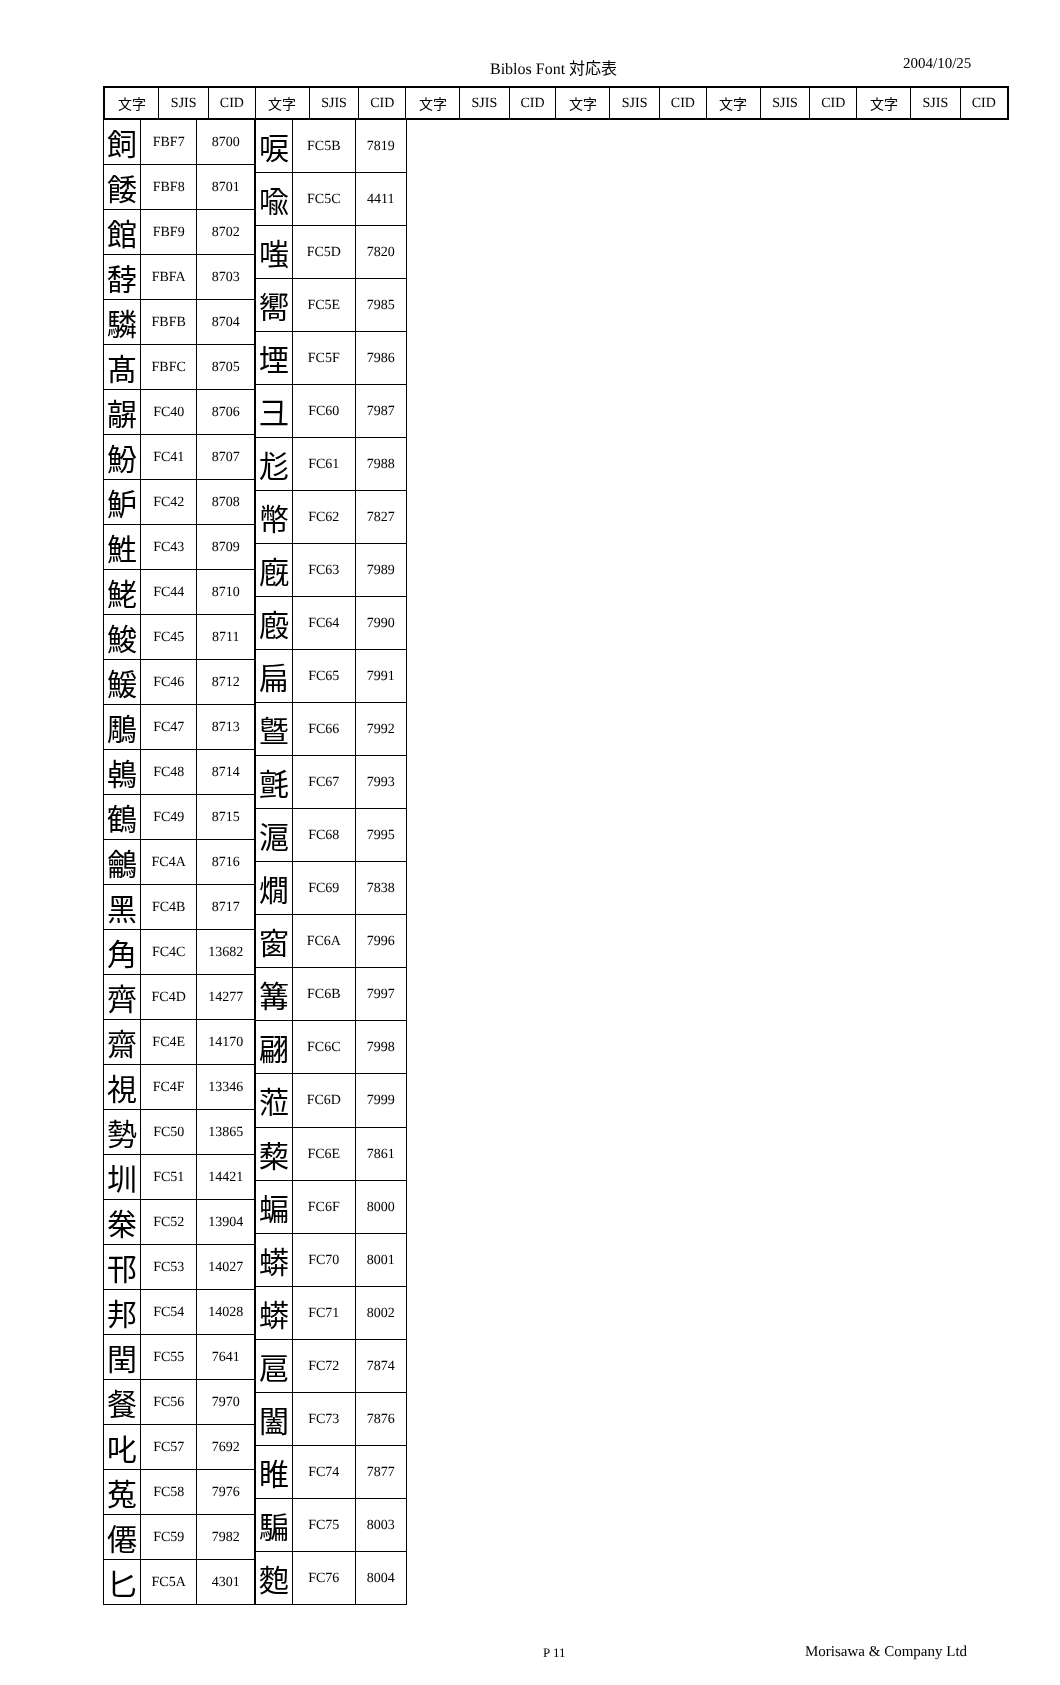Biblos Font 対応表 2004/10/25
| 文字 | SJIS | CID | 文字 | SJIS | CID | 文字 | SJIS | CID | 文字 | SJIS | CID | 文字 | SJIS | CID | 文字 | SJIS | CID |
| --- | --- | --- | --- | --- | --- | --- | --- | --- | --- | --- | --- | --- | --- | --- | --- | --- | --- |
| 飼 | FBF7 | 8700 |
| 餧 | FBF8 | 8701 |
| 館 | FBF9 | 8702 |
| 馞 | FBFA | 8703 |
| 驎 | FBFB | 8704 |
| 髙 | FBFC | 8705 |
| 髜 | FC40 | 8706 |
| 魵 | FC41 | 8707 |
| 魲 | FC42 | 8708 |
| 鮏 | FC43 | 8709 |
| 鮱 | FC44 | 8710 |
| 鮻 | FC45 | 8711 |
| 鰀 | FC46 | 8712 |
| 鵰 | FC47 | 8713 |
| 鵫 | FC48 | 8714 |
| 鶴 | FC49 | 8715 |
| 鸙 | FC4A | 8716 |
| 黑 | FC4B | 8717 |
| 角 | FC4C | 13682 |
| 齊 | FC4D | 14277 |
| 齋 | FC4E | 14170 |
| 視 | FC4F | 13346 |
| 勢 | FC50 | 13865 |
| 圳 | FC51 | 14421 |
| 桊 | FC52 | 13904 |
| 邗 | FC53 | 14027 |
| 邦 | FC54 | 14028 |
| 閏 | FC55 | 7641 |
| 餐 | FC56 | 7970 |
| 叱 | FC57 | 7692 |
| 菟 | FC58 | 7976 |
| 僊 | FC59 | 7982 |
| 匕 | FC5A | 4301 |
| 唳 | FC5B | 7819 |
| 喩 | FC5C | 4411 |
| 嗤 | FC5D | 7820 |
| 嚮 | FC5E | 7985 |
| 堙 | FC5F | 7986 |
| 彐 | FC60 | 7987 |
| 尨 | FC61 | 7988 |
| 幣 | FC62 | 7827 |
| 廐 | FC63 | 7989 |
| 廏 | FC64 | 7990 |
| 扁 | FC65 | 7991 |
| 曁 | FC66 | 7992 |
| 氈 | FC67 | 7993 |
| 滬 | FC68 | 7995 |
| 燗 | FC69 | 7838 |
| 窗 | FC6A | 7996 |
| 篝 | FC6B | 7997 |
| 翩 | FC6C | 7998 |
| 蒞 | FC6D | 7999 |
| 蔾 | FC6E | 7861 |
| 蝙 | FC6F | 8000 |
| 蟒 | FC70 | 8001 |
| 蟒 | FC71 | 8002 |
| 扈 | FC72 | 7874 |
| 闔 | FC73 | 7876 |
| 睢 | FC74 | 7877 |
| 騙 | FC75 | 8003 |
| 麭 | FC76 | 8004 |
P 11 Morisawa & Company Ltd